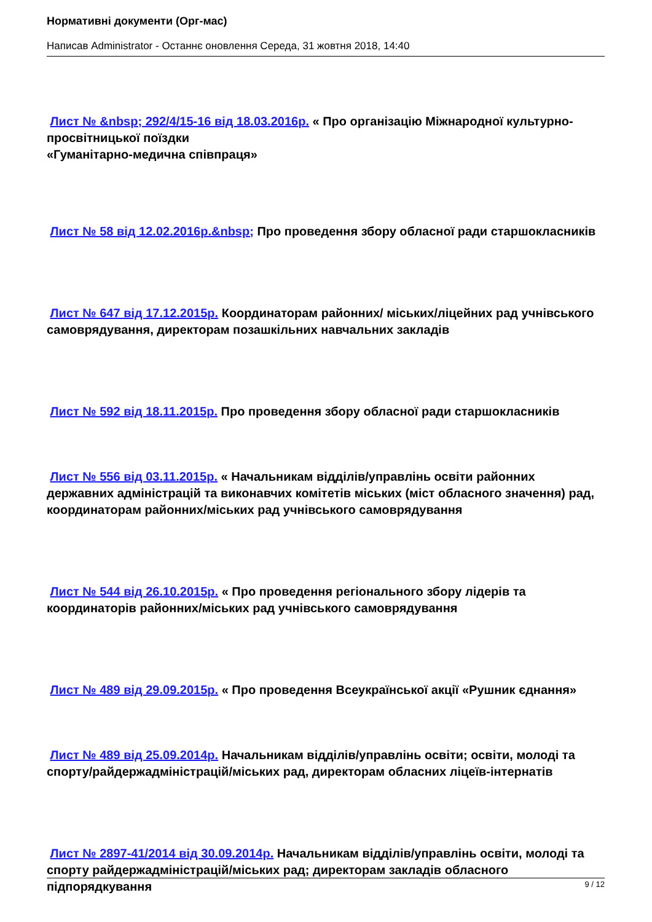Нормативні документи (Орг-мас)
Написав Administrator - Останнє оновлення Середа, 31 жовтня 2018, 14:40
Лист № &nbsp; 292/4/15-16 від 18.03.2016р. « Про організацію Міжнародної культурно-просвітницької поїздки
«Гуманітарно-медична співпраця»
Лист № 58 від 12.02.2016р.&nbsp; Про проведення збору обласної ради старшокласників
Лист № 647 від 17.12.2015р. Координаторам районних/ міських/ліцейних рад учнівського самоврядування, директорам позашкільних навчальних закладів
Лист № 592 від 18.11.2015р. Про проведення збору обласної ради старшокласників
Лист № 556 від 03.11.2015р. « Начальникам відділів/управлінь освіти районних державних адміністрацій та виконавчих комітетів міських (міст обласного значення) рад, координаторам районних/міських рад учнівського самоврядування
Лист № 544 від 26.10.2015р. « Про проведення регіонального збору лідерів та координаторів районних/міських рад учнівського самоврядування
Лист № 489 від 29.09.2015р. « Про проведення Всеукраїнської акції «Рушник єднання»
Лист № 489 від 25.09.2014р. Начальникам відділів/управлінь освіти; освіти, молоді та спорту/райдержадміністрацій/міських рад, директорам обласних ліцеїв-інтернатів
Лист № 2897-41/2014 від 30.09.2014р. Начальникам відділів/управлінь освіти, молоді та спорту райдержадміністрацій/міських рад; директорам закладів обласного підпорядкування
9 / 12